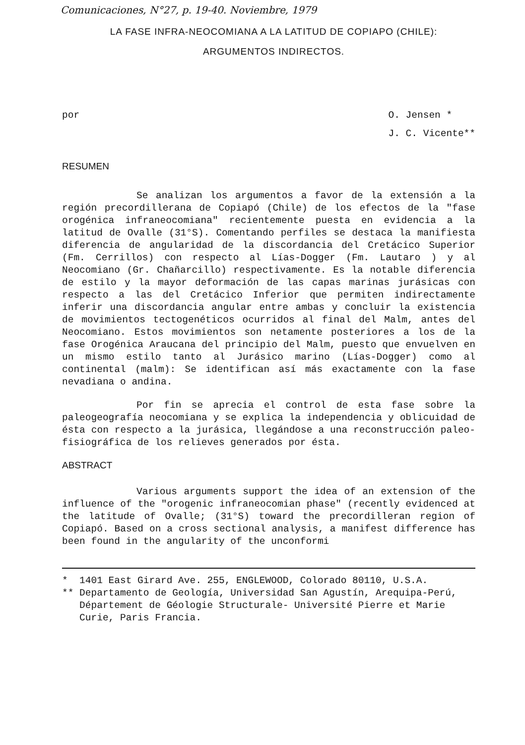Comunicaciones, N°27, p. 19-40. Noviembre, 1979
LA FASE INFRA-NEOCOMIANA A LA LATITUD DE COPIAPO (CHILE):
ARGUMENTOS INDIRECTOS.
por O. Jensen *
J. C. Vicente**
RESUMEN
Se analizan los argumentos a favor de la extensión a la región precordillerana de Copiapó (Chile) de los efectos de la "fase orogénica infraneocomiana" recientemente puesta en evidencia a la latitud de Ovalle (31°S). Comentando perfiles se destaca la manifiesta diferencia de angularidad de la discordancia del Cretácico Superior (Fm. Cerrillos) con respecto al Lías-Dogger (Fm. Lautaro ) y al Neocomiano (Gr. Chañarcillo) respectivamente. Es la notable diferencia de estilo y la mayor deformación de las capas marinas jurásicas con respecto a las del Cretácico Inferior que permiten indirectamente inferir una discordancia angular entre ambas y concluir la existencia de movimientos tectogenéticos ocurridos al final del Malm, antes del Neocomiano. Estos movimientos son netamente posteriores a los de la fase Orogénica Araucana del principio del Malm, puesto que envuelven en un mismo estilo tanto al Jurásico marino (Lías-Dogger) como al continental (malm): Se identifican así más exactamente con la fase nevadiana o andina.
Por fin se aprecia el control de esta fase sobre la paleogeografía neocomiana y se explica la independencia y oblicuidad de ésta con respecto a la jurásica, llegándose a una reconstrucción paleo-fisiográfica de los relieves generados por ésta.
ABSTRACT
Various arguments support the idea of an extension of the influence of the "orogenic infraneocomian phase" (recently evidenced at the latitude of Ovalle; (31°S) toward the precordilleran region of Copiapó. Based on a cross sectional analysis, a manifest difference has been found in the angularity of the unconformi
* 1401 East Girard Ave. 255, ENGLEWOOD, Colorado 80110, U.S.A.
** Departamento de Geología, Universidad San Agustín, Arequipa-Perú,
Département de Géologie Structurale- Université Pierre et Marie
Curie, Paris Francia.